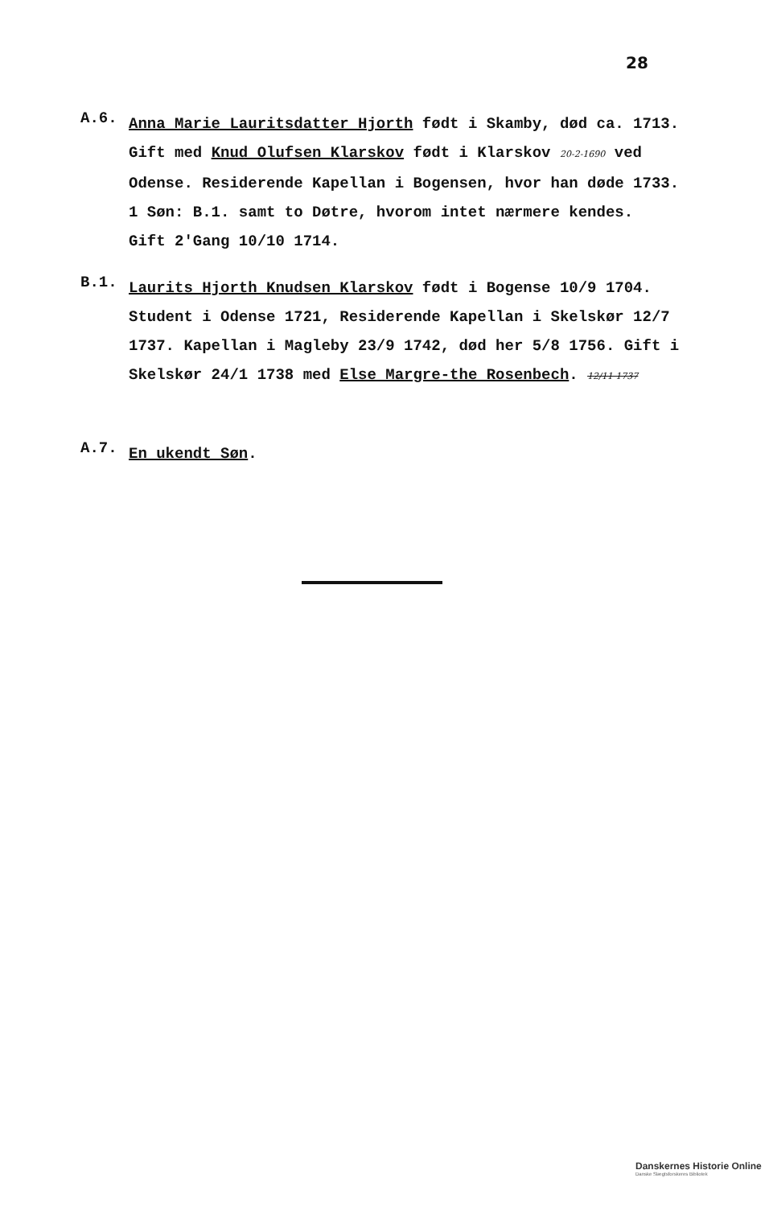28
A.6.
Anna Marie Lauritsdatter Hjorth født i Skamby, død ca. 1713. Gift med Knud Olufsen Klarskov født i Klarskov 20-2-1690 ved Odense. Residerende Kapellan i Bogensen, hvor han døde 1733.
1 Søn: B.1. samt to Døtre, hvorom intet nærmere kendes.
Gift 2'Gang 10/10 1714.
B.1.
Laurits Hjorth Knudsen Klarskov født i Bogense 10/9 1704. Student i Odense 1721, Residerende Kapellan i Skelskør 12/7 1737. Kapellan i Magleby 23/9 1742, død her 5/8 1756. Gift i Skelskør 24/1 1738 med Else Margre-the Rosenbech. 12/11 1737
A.7.
En ukendt Søn.
Danskernes Historie Online
Danske Slægtsforskeres Bibliotek